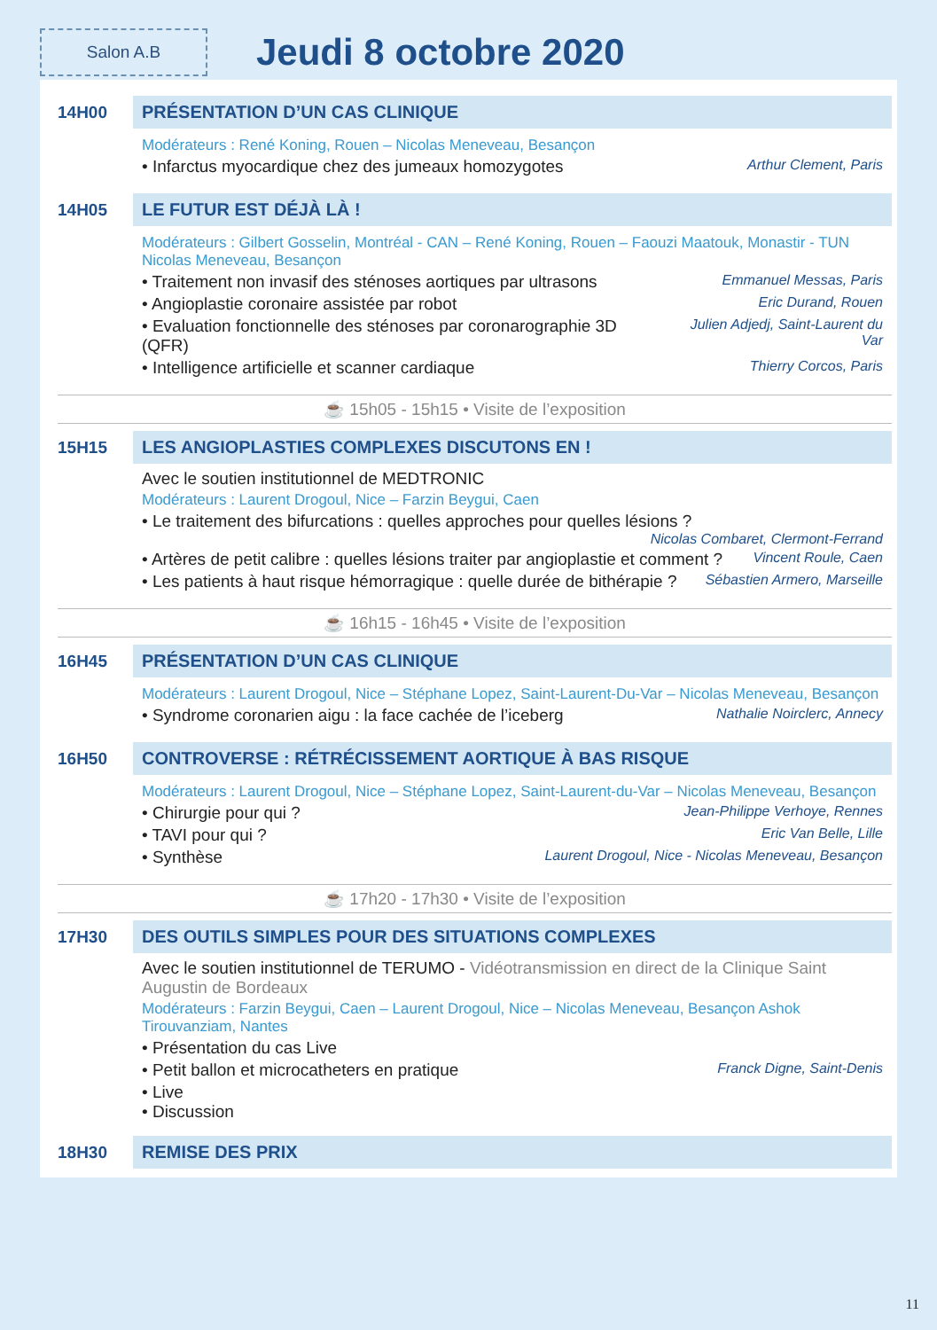Salon A.B
Jeudi 8 octobre 2020
14H00 PRÉSENTATION D’UN CAS CLINIQUE
Modérateurs : René Koning, Rouen – Nicolas Meneveau, Besançon
• Infarctus myocardique chez des jumeaux homozygotes Arthur Clement, Paris
14H05 LE FUTUR EST DÉJÀ LÀ !
Modérateurs : Gilbert Gosselin, Montréal - CAN – René Koning, Rouen – Faouzi Maatouk, Monastir - TUN Nicolas Meneveau, Besançon
• Traitement non invasif des sténoses aortiques par ultrasons Emmanuel Messas, Paris
• Angioplastie coronaire assistée par robot Eric Durand, Rouen
• Evaluation fonctionnelle des sténoses par coronarographie 3D (QFR) Julien Adjedj, Saint-Laurent du Var
• Intelligence artificielle et scanner cardiaque Thierry Corcos, Paris
☕ 15h05 - 15h15 • Visite de l’exposition
15H15 LES ANGIOPLASTIES COMPLEXES DISCUTONS EN !
Avec le soutien institutionnel de MEDTRONIC
Modérateurs : Laurent Drogoul, Nice – Farzin Beygui, Caen
• Le traitement des bifurcations : quelles approches pour quelles lésions ?
Nicolas Combaret, Clermont-Ferrand
• Artères de petit calibre : quelles lésions traiter par angioplastie et comment ? Vincent Roule, Caen
• Les patients à haut risque hémorragique : quelle durée de bithérapie ? Sébastien Armero, Marseille
☕ 16h15 - 16h45 • Visite de l’exposition
16H45 PRÉSENTATION D’UN CAS CLINIQUE
Modérateurs : Laurent Drogoul, Nice – Stéphane Lopez, Saint-Laurent-Du-Var – Nicolas Meneveau, Besançon
• Syndrome coronarien aigu : la face cachée de l’iceberg Nathalie Noirclerc, Annecy
16H50 CONTROVERSE : RÉTRÉCISSEMENT AORTIQUE À BAS RISQUE
Modérateurs : Laurent Drogoul, Nice – Stéphane Lopez, Saint-Laurent-du-Var – Nicolas Meneveau, Besançon
• Chirurgie pour qui ? Jean-Philippe Verhoye, Rennes
• TAVI pour qui ? Eric Van Belle, Lille
• Synthèse Laurent Drogoul, Nice - Nicolas Meneveau, Besançon
☕ 17h20 - 17h30 • Visite de l’exposition
17H30 DES OUTILS SIMPLES POUR DES SITUATIONS COMPLEXES
Avec le soutien institutionnel de TERUMO - Vidéotransmission en direct de la Clinique Saint Augustin de Bordeaux
Modérateurs : Farzin Beygui, Caen – Laurent Drogoul, Nice – Nicolas Meneveau, Besançon Ashok Tirouvanziam, Nantes
• Présentation du cas Live
• Petit ballon et microcatheters en pratique Franck Digne, Saint-Denis
• Live
• Discussion
18H30 REMISE DES PRIX
11